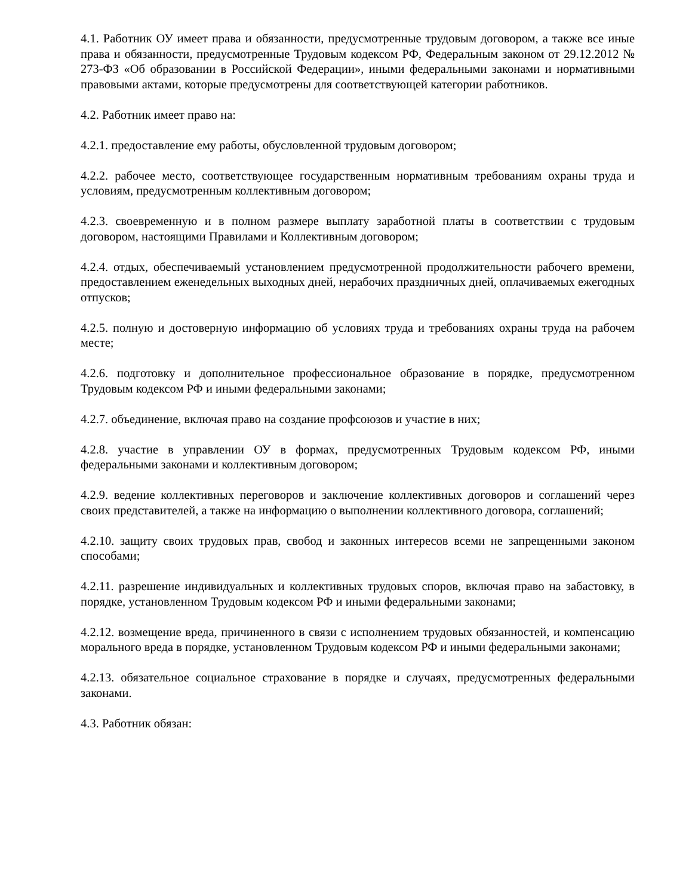4.1. Работник ОУ имеет права и обязанности, предусмотренные трудовым договором, а также все иные права и обязанности, предусмотренные Трудовым кодексом РФ, Федеральным законом от 29.12.2012 № 273-ФЗ «Об образовании в Российской Федерации», иными федеральными законами и нормативными правовыми актами, которые предусмотрены для соответствующей категории работников.
4.2. Работник имеет право на:
4.2.1. предоставление ему работы, обусловленной трудовым договором;
4.2.2. рабочее место, соответствующее государственным нормативным требованиям охраны труда и условиям, предусмотренным коллективным договором;
4.2.3. своевременную и в полном размере выплату заработной платы в соответствии с трудовым договором, настоящими Правилами и Коллективным договором;
4.2.4. отдых, обеспечиваемый установлением предусмотренной продолжительности рабочего времени, предоставлением еженедельных выходных дней, нерабочих праздничных дней, оплачиваемых ежегодных отпусков;
4.2.5. полную и достоверную информацию об условиях труда и требованиях охраны труда на рабочем месте;
4.2.6. подготовку и дополнительное профессиональное образование в порядке, предусмотренном Трудовым кодексом РФ и иными федеральными законами;
4.2.7. объединение, включая право на создание профсоюзов и участие в них;
4.2.8. участие в управлении ОУ в формах, предусмотренных Трудовым кодексом РФ, иными федеральными законами и коллективным договором;
4.2.9. ведение коллективных переговоров и заключение коллективных договоров и соглашений через своих представителей, а также на информацию о выполнении коллективного договора, соглашений;
4.2.10. защиту своих трудовых прав, свобод и законных интересов всеми не запрещенными законом способами;
4.2.11. разрешение индивидуальных и коллективных трудовых споров, включая право на забастовку, в порядке, установленном Трудовым кодексом РФ и иными федеральными законами;
4.2.12. возмещение вреда, причиненного в связи с исполнением трудовых обязанностей, и компенсацию морального вреда в порядке, установленном Трудовым кодексом РФ и иными федеральными законами;
4.2.13. обязательное социальное страхование в порядке и случаях, предусмотренных федеральными законами.
4.3. Работник обязан: